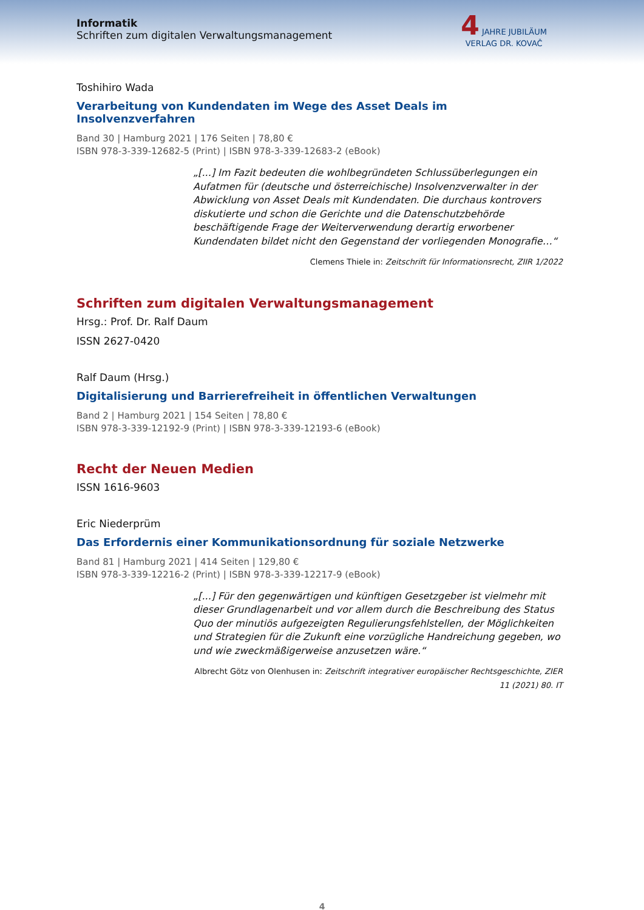Informatik
Schriften zum digitalen Verwaltungsmanagement
4 JAHRE JUBILÄUM
VERLAG DR. KOVAČ
Toshihiro Wada
Verarbeitung von Kundendaten im Wege des Asset Deals im Insolvenzverfahren
Band 30 | Hamburg 2021 | 176 Seiten | 78,80 €
ISBN 978-3-339-12682-5 (Print) | ISBN 978-3-339-12683-2 (eBook)
„[...] Im Fazit bedeuten die wohlbegründeten Schlussüberlegungen ein Aufatmen für (deutsche und österreichische) Insolvenzverwalter in der Abwicklung von Asset Deals mit Kundendaten. Die durchaus kontrovers diskutierte und schon die Gerichte und die Datenschutzbehörde beschäftigende Frage der Weiterverwendung derartig erworbener Kundendaten bildet nicht den Gegenstand der vorliegenden Monografie…“
Clemens Thiele in: Zeitschrift für Informationsrecht, ZIIR 1/2022
Schriften zum digitalen Verwaltungsmanagement
Hrsg.: Prof. Dr. Ralf Daum
ISSN 2627-0420
Ralf Daum (Hrsg.)
Digitalisierung und Barrierefreiheit in öffentlichen Verwaltungen
Band 2 | Hamburg 2021 | 154 Seiten | 78,80 €
ISBN 978-3-339-12192-9 (Print) | ISBN 978-3-339-12193-6 (eBook)
Recht der Neuen Medien
ISSN 1616-9603
Eric Niederprüm
Das Erfordernis einer Kommunikationsordnung für soziale Netzwerke
Band 81 | Hamburg 2021 | 414 Seiten | 129,80 €
ISBN 978-3-339-12216-2 (Print) | ISBN 978-3-339-12217-9 (eBook)
„[...] Für den gegenwärtigen und künftigen Gesetzgeber ist vielmehr mit dieser Grundlagenarbeit und vor allem durch die Beschreibung des Status Quo der minutiös aufgezeigten Regulierungsfehlstellen, der Möglichkeiten und Strategien für die Zukunft eine vorzügliche Handreichung gegeben, wo und wie zweckmäßigerweise anzusetzen wäre.“
Albrecht Götz von Olenhusen in: Zeitschrift integrativer europäischer Rechtsgeschichte, ZIER 11 (2021) 80. IT
4